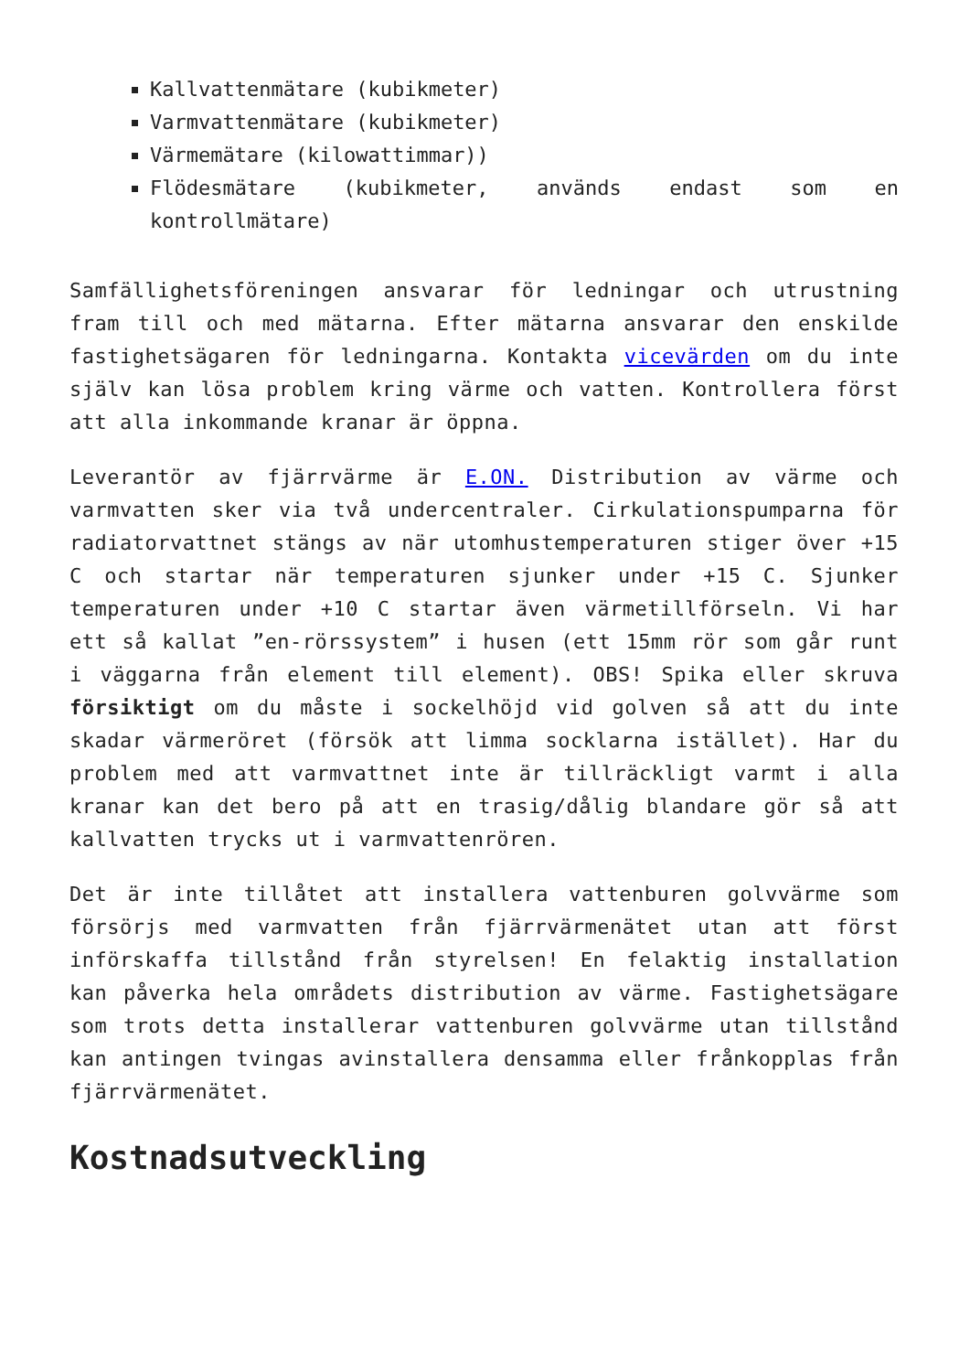Kallvattenmätare (kubikmeter)
Varmvattenmätare (kubikmeter)
Värmemätare (kilowattimmar))
Flödesmätare (kubikmeter, används endast som en kontrollmätare)
Samfällighetsföreningen ansvarar för ledningar och utrustning fram till och med mätarna. Efter mätarna ansvarar den enskilde fastighetsägaren för ledningarna. Kontakta vicevärden om du inte själv kan lösa problem kring värme och vatten. Kontrollera först att alla inkommande kranar är öppna.
Leverantör av fjärrvärme är E.ON. Distribution av värme och varmvatten sker via två undercentraler. Cirkulationspumparna för radiatorvattnet stängs av när utomhustemperaturen stiger över +15 C och startar när temperaturen sjunker under +15 C. Sjunker temperaturen under +10 C startar även värmetillförseln. Vi har ett så kallat ”en-rörssystem” i husen (ett 15mm rör som går runt i väggarna från element till element). OBS! Spika eller skruva försiktigt om du måste i sockelhöjd vid golven så att du inte skadar värmeröret (försök att limma socklarna istället). Har du problem med att varmvattnet inte är tillräckligt varmt i alla kranar kan det bero på att en trasig/dålig blandare gör så att kallvatten trycks ut i varmvattenrören.
Det är inte tillåtet att installera vattenburen golvvärme som försörjs med varmvatten från fjärrvärmenätet utan att först införskaffa tillstånd från styrelsen! En felaktig installation kan påverka hela områdets distribution av värme. Fastighetsägare som trots detta installerar vattenburen golvvärme utan tillstånd kan antingen tvingas avinstallera densamma eller frånkopplas från fjärrvärmenätet.
Kostnadsutveckling